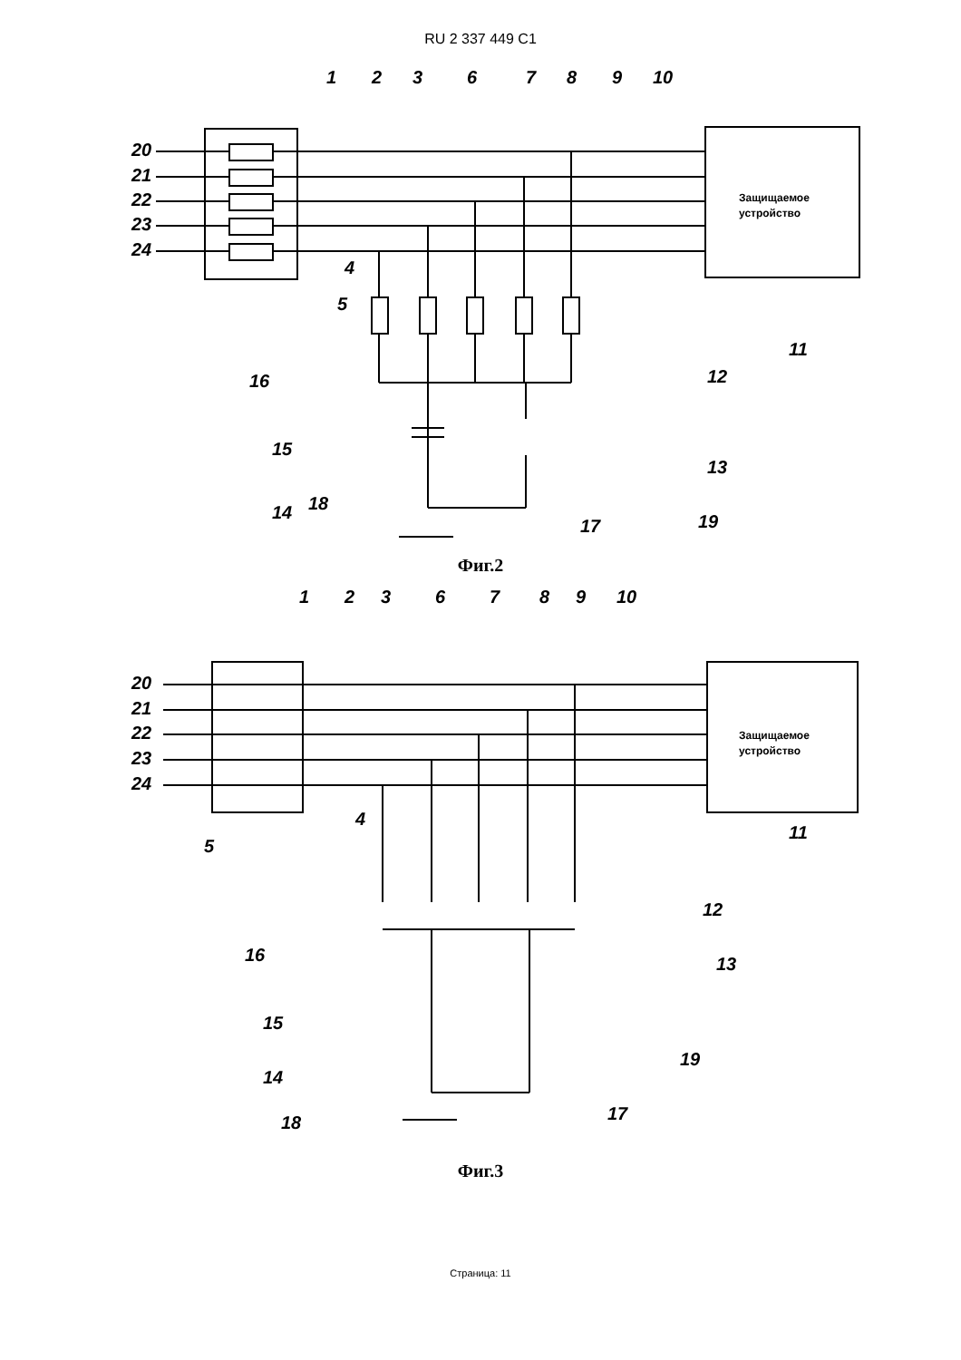RU 2 337 449 C1
20
21
22
23
24
1
2
3
6
7
8
9
10
4
5
11
12
13
14
15
16
17
18
19
Защищаемое
устройство
Фиг.2
20
21
22
23
24
1
2
3
6
7
8
9
10
4
5
11
12
13
14
15
16
17
18
19
Защищаемое
устройство
Фиг.3
Страница: 11